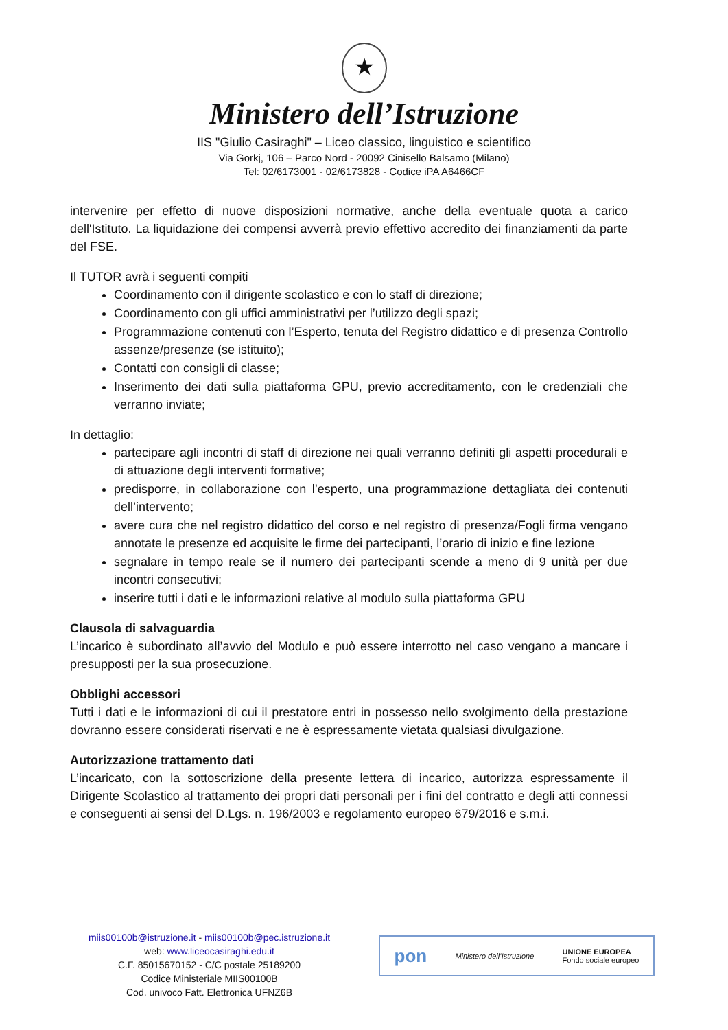★
Ministero dell’Istruzione
IIS "Giulio Casiraghi" – Liceo classico, linguistico e scientifico
Via Gorkj, 106 – Parco Nord - 20092 Cinisello Balsamo (Milano)
Tel: 02/6173001 - 02/6173828 - Codice iPA A6466CF
intervenire per effetto di nuove disposizioni normative, anche della eventuale quota a carico dell'Istituto. La liquidazione dei compensi avverrà previo effettivo accredito dei finanziamenti da parte del FSE.
Il TUTOR avrà i seguenti compiti
Coordinamento con il dirigente scolastico e con lo staff di direzione;
Coordinamento con gli uffici amministrativi per l’utilizzo degli spazi;
Programmazione contenuti con l’Esperto, tenuta del Registro didattico e di presenza Controllo assenze/presenze (se istituito);
Contatti con consigli di classe;
Inserimento dei dati sulla piattaforma GPU, previo accreditamento, con le credenziali che verranno inviate;
In dettaglio:
partecipare agli incontri di staff di direzione nei quali verranno definiti gli aspetti procedurali e di attuazione degli interventi formative;
predisporre, in collaborazione con l’esperto, una programmazione dettagliata dei contenuti dell’intervento;
avere cura che nel registro didattico del corso e nel registro di presenza/Fogli firma vengano annotate le presenze ed acquisite le firme dei partecipanti, l’orario di inizio e fine lezione
segnalare in tempo reale se il numero dei partecipanti scende a meno di 9 unità per due incontri consecutivi;
inserire tutti i dati e le informazioni relative al modulo sulla piattaforma GPU
Clausola di salvaguardia
L’incarico è subordinato all’avvio del Modulo e può essere interrotto nel caso vengano a mancare i presupposti per la sua prosecuzione.
Obblighi accessori
Tutti i dati e le informazioni di cui il prestatore entri in possesso nello svolgimento della prestazione dovranno essere considerati riservati e ne è espressamente vietata qualsiasi divulgazione.
Autorizzazione trattamento dati
L’incaricato, con la sottoscrizione della presente lettera di incarico, autorizza espressamente il Dirigente Scolastico al trattamento dei propri dati personali per i fini del contratto e degli atti connessi e conseguenti ai sensi del D.Lgs. n. 196/2003 e regolamento europeo 679/2016 e s.m.i.
miis00100b@istruzione.it - miis00100b@pec.istruzione.it
web: www.liceocasiraghi.edu.it
C.F. 85015670152 - C/C postale 25189200
Codice Ministeriale MIIS00100B
Cod. univoco Fatt. Elettronica UFNZ6B
pon Ministero dell’Istruzione UNIONE EUROPEA
Fondo sociale europeo